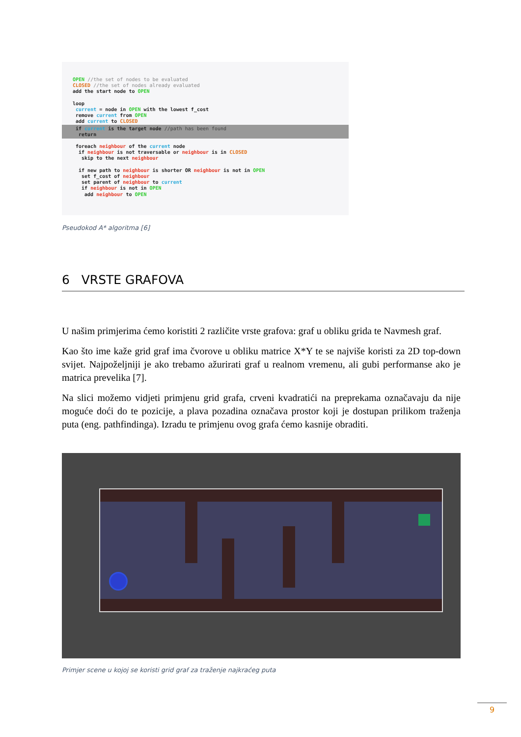OPEN //the set of nodes to be evaluated
CLOSED //the set of nodes already evaluated
add the start node to OPEN

loop
 current = node in OPEN with the lowest f_cost
 remove current from OPEN
 add current to CLOSED
 if current is the target node //path has been found
  return
 foreach neighbour of the current node
  if neighbour is not traversable or neighbour is in CLOSED
   skip to the next neighbour

  if new path to neighbour is shorter OR neighbour is not in OPEN
   set f_cost of neighbour
   set parent of neighbour to current
   if neighbour is not in OPEN
    add neighbour to OPEN
Pseudokod A* algoritma [6]
6 VRSTE GRAFOVA
U našim primjerima ćemo koristiti 2 različite vrste grafova: graf u obliku grida te Navmesh graf.
Kao što ime kaže grid graf ima čvorove u obliku matrice X*Y te se najviše koristi za 2D top-down svijet. Najpoželjniji je ako trebamo ažurirati graf u realnom vremenu, ali gubi performanse ako je matrica prevelika [7].
Na slici možemo vidjeti primjenu grid grafa, crveni kvadratići na preprekama označavaju da nije moguće doći do te pozicije, a plava pozadina označava prostor koji je dostupan prilikom traženja puta (eng. pathfindinga). Izradu te primjenu ovog grafa ćemo kasnije obraditi.
Primjer scene u kojoj se koristi grid graf za traženje najkraćeg puta
9